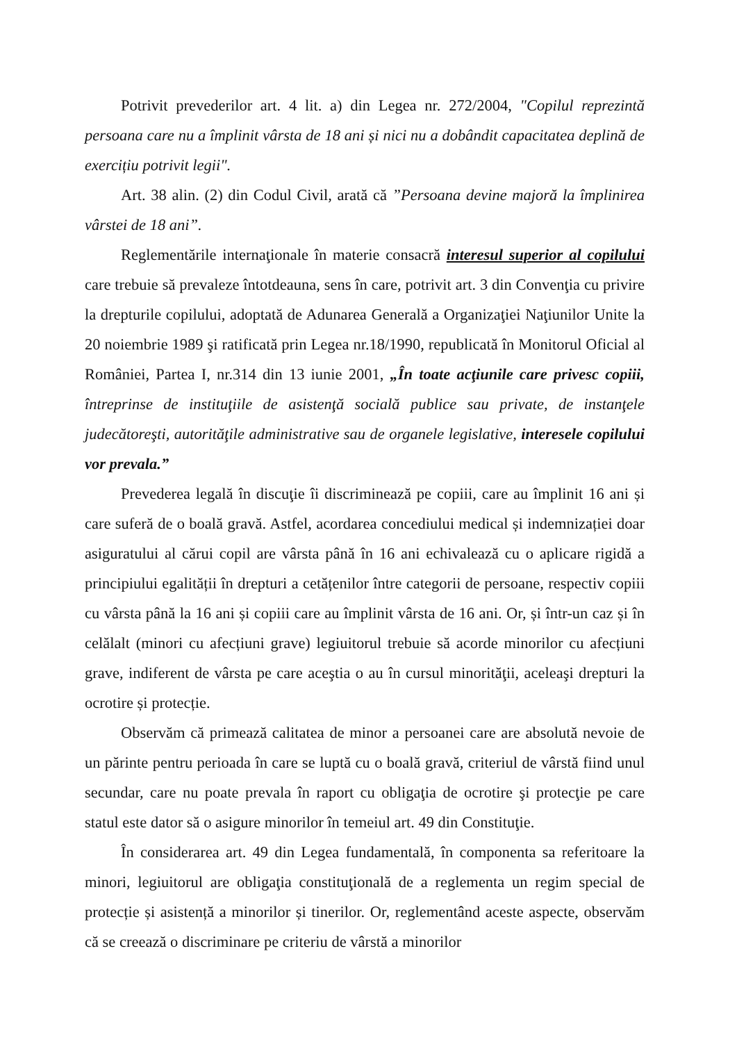Potrivit prevederilor art. 4 lit. a) din Legea nr. 272/2004, "Copilul reprezintă persoana care nu a împlinit vârsta de 18 ani și nici nu a dobândit capacitatea deplină de exercițiu potrivit legii".
Art. 38 alin. (2) din Codul Civil, arată că ”Persoana devine majoră la împlinirea vârstei de 18 ani”.
Reglementările internaţionale în materie consacră interesul superior al copilului care trebuie să prevaleze întotdeauna, sens în care, potrivit art. 3 din Convenţia cu privire la drepturile copilului, adoptată de Adunarea Generală a Organizaţiei Naţiunilor Unite la 20 noiembrie 1989 şi ratificată prin Legea nr.18/1990, republicată în Monitorul Oficial al României, Partea I, nr.314 din 13 iunie 2001, „În toate acţiunile care privesc copiii, întreprinse de instituţiile de asistenţă socială publice sau private, de instanţele judecătoreşti, autorităţile administrative sau de organele legislative, interesele copilului vor prevala.”
Prevederea legală în discuţie îi discriminează pe copiii, care au împlinit 16 ani și care suferă de o boală gravă. Astfel, acordarea concediului medical și indemnizației doar asiguratului al cărui copil are vârsta până în 16 ani echivalează cu o aplicare rigidă a principiului egalității în drepturi a cetățenilor între categorii de persoane, respectiv copiii cu vârsta până la 16 ani și copiii care au împlinit vârsta de 16 ani. Or, și într-un caz și în celălalt (minori cu afecțiuni grave) legiuitorul trebuie să acorde minorilor cu afecțiuni grave, indiferent de vârsta pe care aceştia o au în cursul minorităţii, aceleaşi drepturi la ocrotire și protecție.
Observăm că primează calitatea de minor a persoanei care are absolută nevoie de un părinte pentru perioada în care se luptă cu o boală gravă, criteriul de vârstă fiind unul secundar, care nu poate prevala în raport cu obligaţia de ocrotire şi protecţie pe care statul este dator să o asigure minorilor în temeiul art. 49 din Constituţie.
În considerarea art. 49 din Legea fundamentală, în componenta sa referitoare la minori, legiuitorul are obligaţia constituţională de a reglementa un regim special de protecție și asistență a minorilor și tinerilor. Or, reglementând aceste aspecte, observăm că se creează o discriminare pe criteriu de vârstă a minorilor